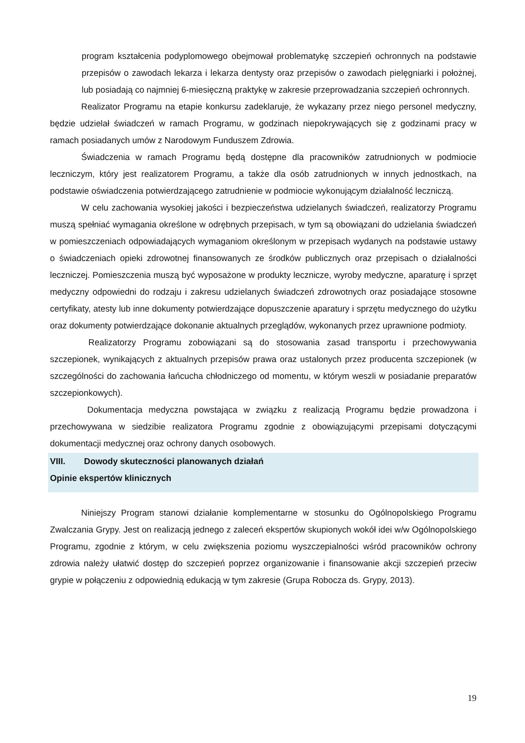program kształcenia podyplomowego obejmował problematykę szczepień ochronnych na podstawie przepisów o zawodach lekarza i lekarza dentysty oraz przepisów o zawodach pielęgniarki i położnej, lub posiadają co najmniej 6-miesięczną praktykę w zakresie przeprowadzania szczepień ochronnych.
Realizator Programu na etapie konkursu zadeklaruje, że wykazany przez niego personel medyczny, będzie udzielał świadczeń w ramach Programu, w godzinach niepokrywających się z godzinami pracy w ramach posiadanych umów z Narodowym Funduszem Zdrowia.
Świadczenia w ramach Programu będą dostępne dla pracowników zatrudnionych w podmiocie leczniczym, który jest realizatorem Programu, a także dla osób zatrudnionych w innych jednostkach, na podstawie oświadczenia potwierdzającego zatrudnienie w podmiocie wykonującym działalność leczniczą.
W celu zachowania wysokiej jakości i bezpieczeństwa udzielanych świadczeń, realizatorzy Programu muszą spełniać wymagania określone w odrębnych przepisach, w tym są obowiązani do udzielania świadczeń w pomieszczeniach odpowiadających wymaganiom określonym w przepisach wydanych na podstawie ustawy o świadczeniach opieki zdrowotnej finansowanych ze środków publicznych oraz przepisach o działalności leczniczej. Pomieszczenia muszą być wyposażone w produkty lecznicze, wyroby medyczne, aparaturę i sprzęt medyczny odpowiedni do rodzaju i zakresu udzielanych świadczeń zdrowotnych oraz posiadające stosowne certyfikaty, atesty lub inne dokumenty potwierdzające dopuszczenie aparatury i sprzętu medycznego do użytku oraz dokumenty potwierdzające dokonanie aktualnych przeglądów, wykonanych przez uprawnione podmioty.
Realizatorzy Programu zobowiązani są do stosowania zasad transportu i przechowywania szczepionek, wynikających z aktualnych przepisów prawa oraz ustalonych przez producenta szczepionek (w szczególności do zachowania łańcucha chłodniczego od momentu, w którym weszli w posiadanie preparatów szczepionkowych).
Dokumentacja medyczna powstająca w związku z realizacją Programu będzie prowadzona i przechowywana w siedzibie realizatora Programu zgodnie z obowiązującymi przepisami dotyczącymi dokumentacji medycznej oraz ochrony danych osobowych.
VIII. Dowody skuteczności planowanych działań
Opinie ekspertów klinicznych
Niniejszy Program stanowi działanie komplementarne w stosunku do Ogólnopolskiego Programu Zwalczania Grypy. Jest on realizacją jednego z zaleceń ekspertów skupionych wokół idei w/w Ogólnopolskiego Programu, zgodnie z którym, w celu zwiększenia poziomu wyszczepialności wśród pracowników ochrony zdrowia należy ułatwić dostęp do szczepień poprzez organizowanie i finansowanie akcji szczepień przeciw grypie w połączeniu z odpowiednią edukacją w tym zakresie (Grupa Robocza ds. Grypy, 2013).
19